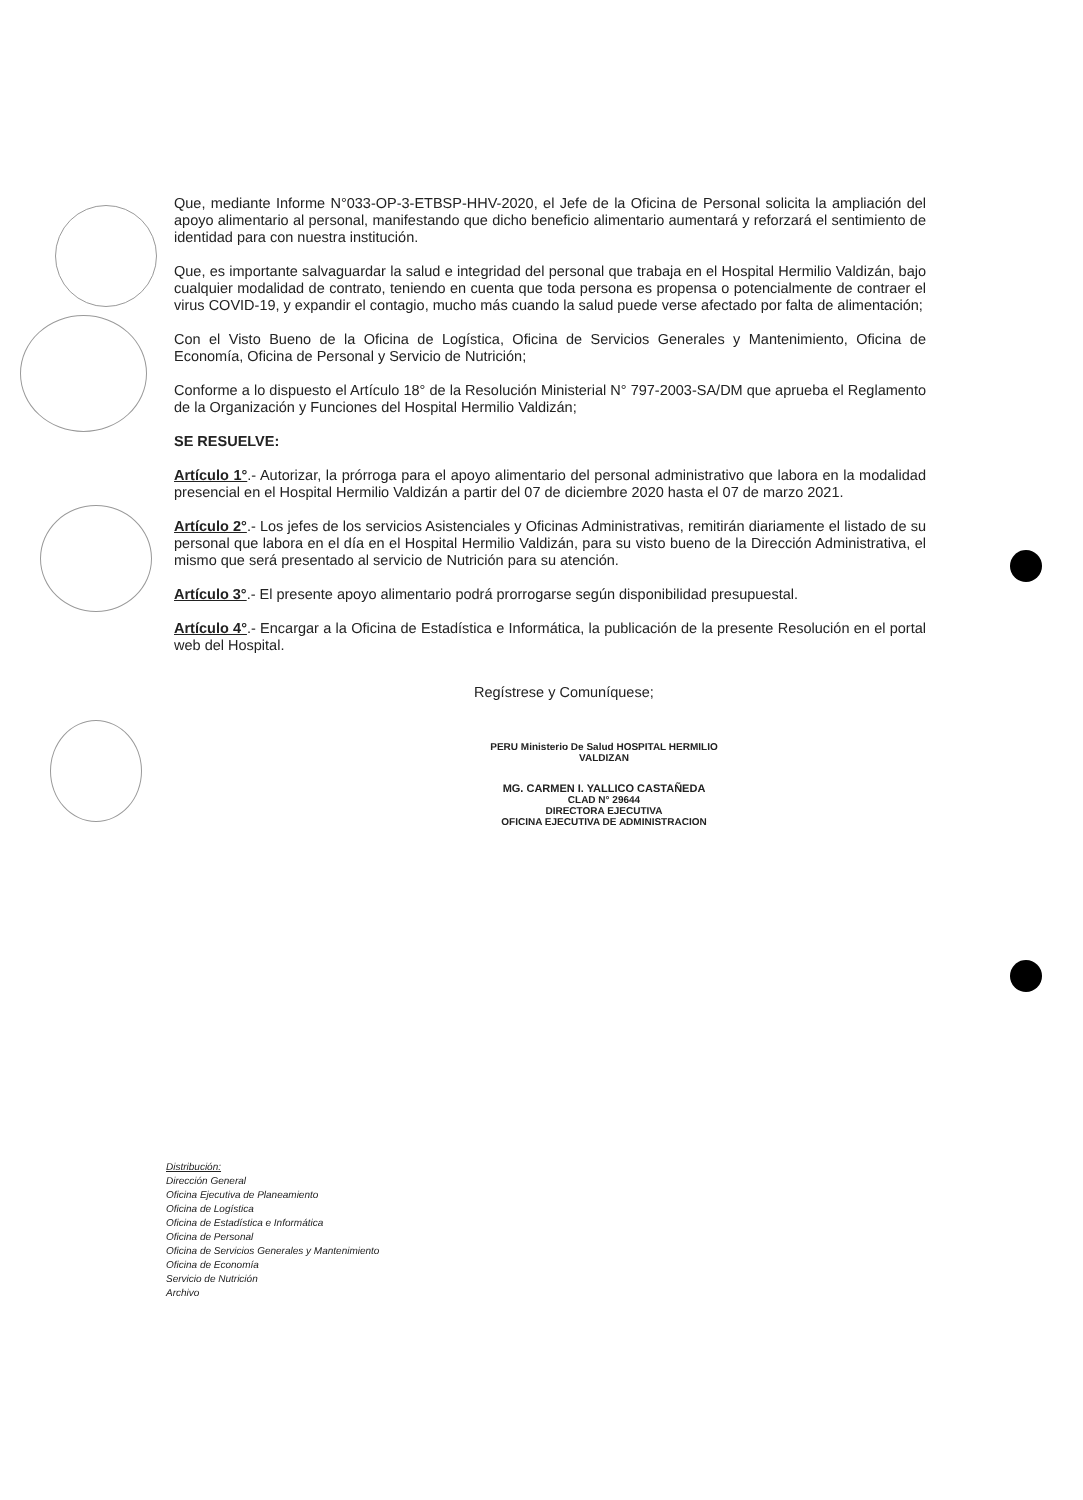Que, mediante Informe N°033-OP-3-ETBSP-HHV-2020, el Jefe de la Oficina de Personal solicita la ampliación del apoyo alimentario al personal, manifestando que dicho beneficio alimentario aumentará y reforzará el sentimiento de identidad para con nuestra institución.
Que, es importante salvaguardar la salud e integridad del personal que trabaja en el Hospital Hermilio Valdizán, bajo cualquier modalidad de contrato, teniendo en cuenta que toda persona es propensa o potencialmente de contraer el virus COVID-19, y expandir el contagio, mucho más cuando la salud puede verse afectado por falta de alimentación;
Con el Visto Bueno de la Oficina de Logística, Oficina de Servicios Generales y Mantenimiento, Oficina de Economía, Oficina de Personal y Servicio de Nutrición;
Conforme a lo dispuesto el Artículo 18° de la Resolución Ministerial N° 797-2003-SA/DM que aprueba el Reglamento de la Organización y Funciones del Hospital Hermilio Valdizán;
SE RESUELVE:
Artículo 1°.- Autorizar, la prórroga para el apoyo alimentario del personal administrativo que labora en la modalidad presencial en el Hospital Hermilio Valdizán a partir del 07 de diciembre 2020 hasta el 07 de marzo 2021.
Artículo 2°.- Los jefes de los servicios Asistenciales y Oficinas Administrativas, remitirán diariamente el listado de su personal que labora en el día en el Hospital Hermilio Valdizán, para su visto bueno de la Dirección Administrativa, el mismo que será presentado al servicio de Nutrición para su atención.
Artículo 3°.- El presente apoyo alimentario podrá prorrogarse según disponibilidad presupuestal.
Artículo 4°.- Encargar a la Oficina de Estadística e Informática, la publicación de la presente Resolución en el portal web del Hospital.
Regístrese y Comuníquese;
PERU Ministerio De Salud HOSPITAL HERMILIO VALDIZAN
MG. CARMEN I. YALLICO CASTAÑEDA
CLAD N° 29644
DIRECTORA EJECUTIVA
OFICINA EJECUTIVA DE ADMINISTRACION
Distribución:
Dirección General
Oficina Ejecutiva de Planeamiento
Oficina de Logística
Oficina de Estadística e Informática
Oficina de Personal
Oficina de Servicios Generales y Mantenimiento
Oficina de Economía
Servicio de Nutrición
Archivo